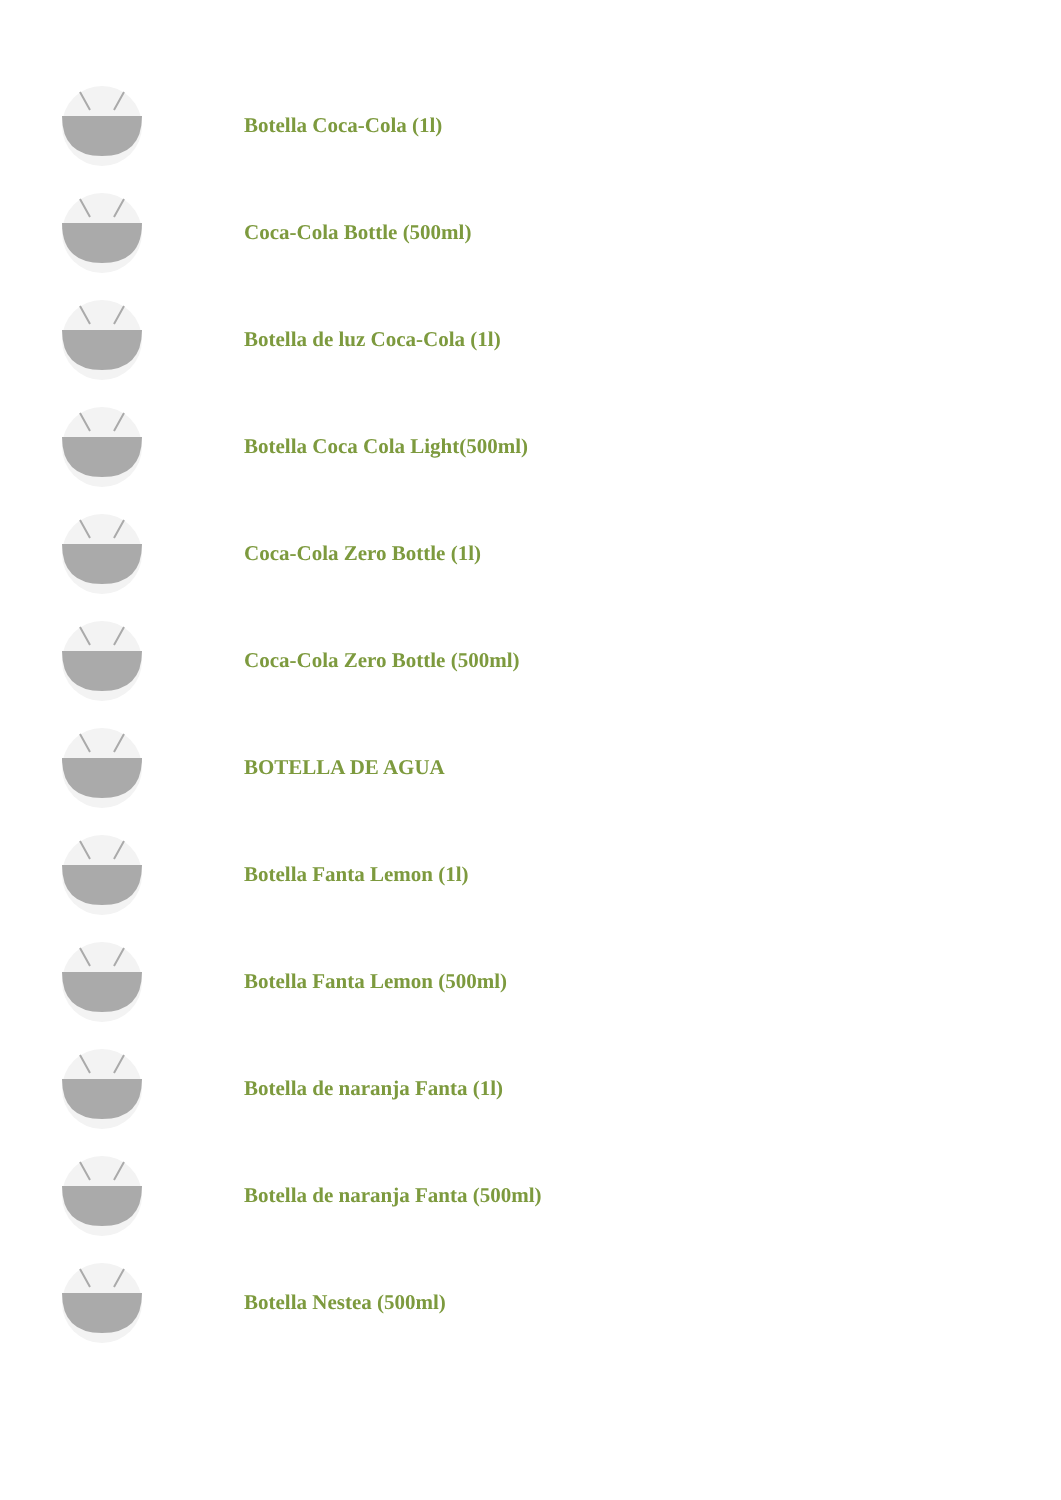Botella Coca-Cola (1l)
Coca-Cola Bottle (500ml)
Botella de luz Coca-Cola (1l)
Botella Coca Cola Light(500ml)
Coca-Cola Zero Bottle (1l)
Coca-Cola Zero Bottle (500ml)
BOTELLA DE AGUA
Botella Fanta Lemon (1l)
Botella Fanta Lemon (500ml)
Botella de naranja Fanta (1l)
Botella de naranja Fanta (500ml)
Botella Nestea (500ml)